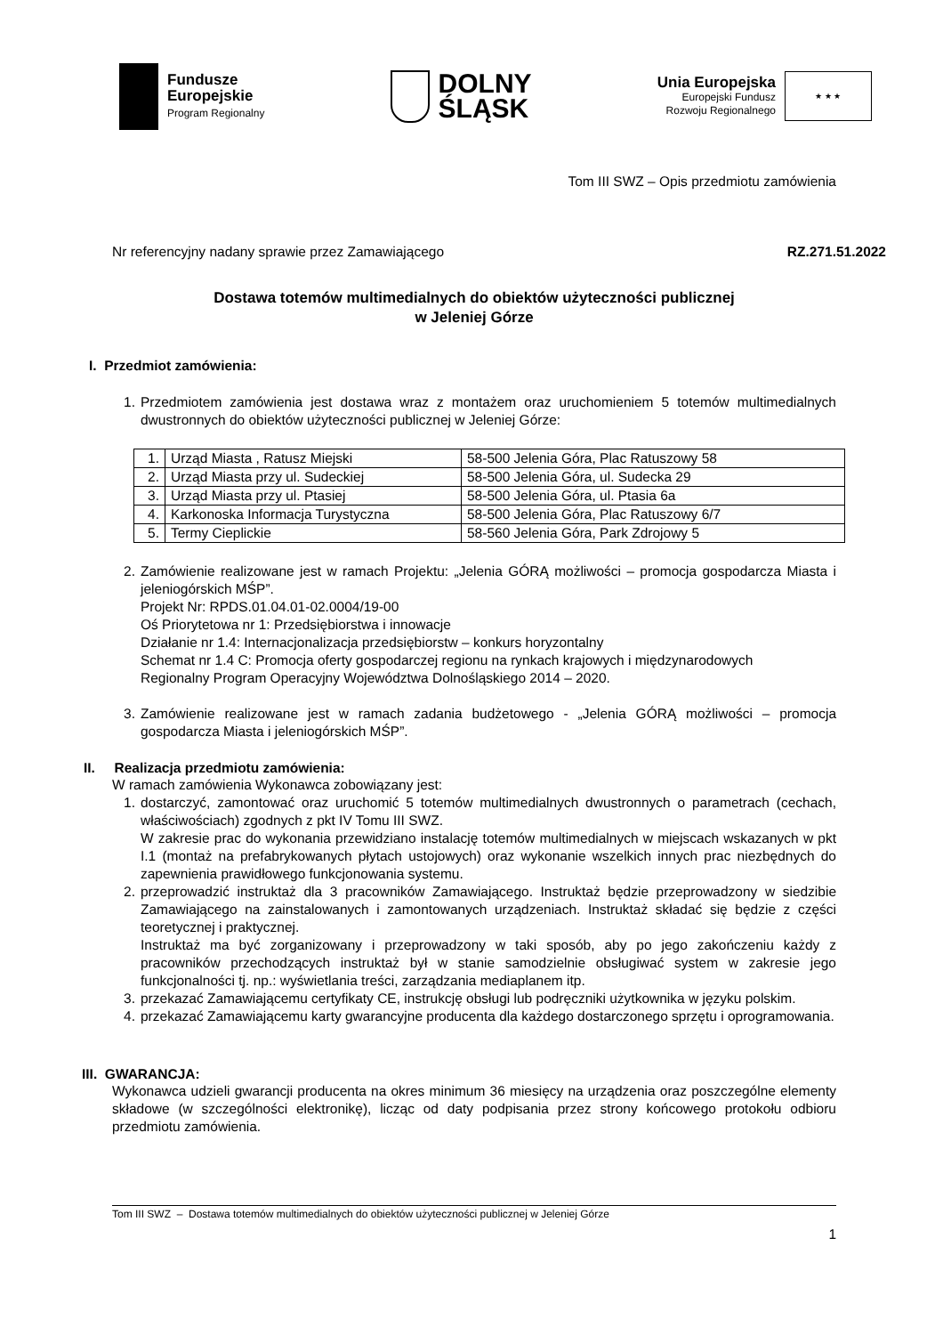Fundusze
Europejskie
Program Regionalny
DOLNY
ŚLĄSK
Unia Europejska
Europejski Fundusz
Rozwoju Regionalnego
★ ★ ★
Tom III SWZ – Opis przedmiotu zamówienia
Nr referencyjny nadany sprawie przez Zamawiającego RZ.271.51.2022
Dostawa totemów multimedialnych do obiektów użyteczności publicznej
w Jeleniej Górze
I. Przedmiot zamówienia:
1. Przedmiotem zamówienia jest dostawa wraz z montażem oraz uruchomieniem 5 totemów multimedialnych dwustronnych do obiektów użyteczności publicznej w Jeleniej Górze:
| 1. | Urząd Miasta , Ratusz Miejski | 58-500 Jelenia Góra, Plac Ratuszowy 58 |
| 2. | Urząd Miasta przy ul. Sudeckiej | 58-500 Jelenia Góra, ul. Sudecka 29 |
| 3. | Urząd Miasta przy ul. Ptasiej | 58-500 Jelenia Góra, ul. Ptasia 6a |
| 4. | Karkonoska Informacja Turystyczna | 58-500 Jelenia Góra, Plac Ratuszowy 6/7 |
| 5. | Termy Cieplickie | 58-560 Jelenia Góra, Park Zdrojowy 5 |
2. Zamówienie realizowane jest w ramach Projektu: „Jelenia GÓRĄ możliwości – promocja gospodarcza Miasta i jeleniogórskich MŚP”.
Projekt Nr: RPDS.01.04.01-02.0004/19-00
Oś Priorytetowa nr 1: Przedsiębiorstwa i innowacje
Działanie nr 1.4: Internacjonalizacja przedsiębiorstw – konkurs horyzontalny
Schemat nr 1.4 C: Promocja oferty gospodarczej regionu na rynkach krajowych i międzynarodowych
Regionalny Program Operacyjny Województwa Dolnośląskiego 2014 – 2020.
3. Zamówienie realizowane jest w ramach zadania budżetowego - „Jelenia GÓRĄ możliwości – promocja gospodarcza Miasta i jeleniogórskich MŚP”.
II. Realizacja przedmiotu zamówienia:
W ramach zamówienia Wykonawca zobowiązany jest:
1. dostarczyć, zamontować oraz uruchomić 5 totemów multimedialnych dwustronnych o parametrach (cechach, właściwościach) zgodnych z pkt IV Tomu III SWZ.
W zakresie prac do wykonania przewidziano instalację totemów multimedialnych w miejscach wskazanych w pkt I.1 (montaż na prefabrykowanych płytach ustojowych) oraz wykonanie wszelkich innych prac niezbędnych do zapewnienia prawidłowego funkcjonowania systemu.
2. przeprowadzić instruktaż dla 3 pracowników Zamawiającego. Instruktaż będzie przeprowadzony w siedzibie Zamawiającego na zainstalowanych i zamontowanych urządzeniach. Instruktaż składać się będzie z części teoretycznej i praktycznej.
Instruktaż ma być zorganizowany i przeprowadzony w taki sposób, aby po jego zakończeniu każdy z pracowników przechodzących instruktaż był w stanie samodzielnie obsługiwać system w zakresie jego funkcjonalności tj. np.: wyświetlania treści, zarządzania mediaplanem itp.
3. przekazać Zamawiającemu certyfikaty CE, instrukcję obsługi lub podręczniki użytkownika w języku polskim.
4. przekazać Zamawiającemu karty gwarancyjne producenta dla każdego dostarczonego sprzętu i oprogramowania.
III. GWARANCJA:
Wykonawca udzieli gwarancji producenta na okres minimum 36 miesięcy na urządzenia oraz poszczególne elementy składowe (w szczególności elektronikę), licząc od daty podpisania przez strony końcowego protokołu odbioru przedmiotu zamówienia.
Tom III SWZ – Dostawa totemów multimedialnych do obiektów użyteczności publicznej w Jeleniej Górze
1